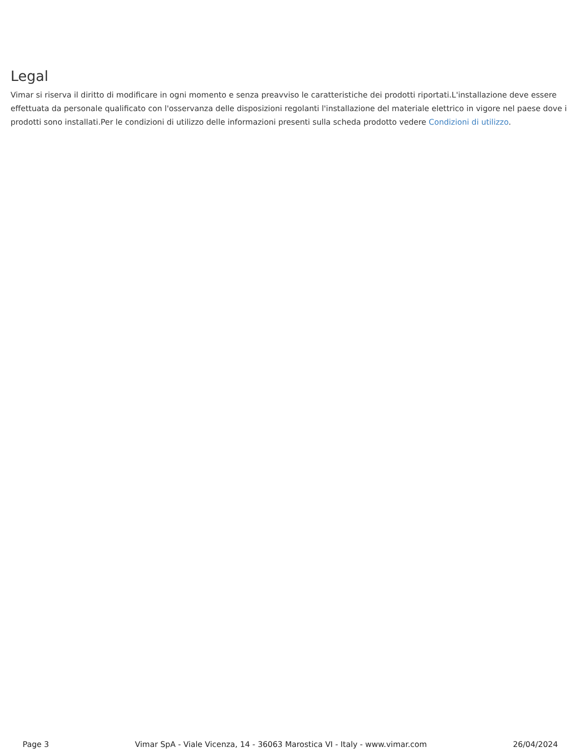Legal
Vimar si riserva il diritto di modificare in ogni momento e senza preavviso le caratteristiche dei prodotti riportati.L'installazione deve essere effettuata da personale qualificato con l'osservanza delle disposizioni regolanti l'installazione del materiale elettrico in vigore nel paese dove i prodotti sono installati.Per le condizioni di utilizzo delle informazioni presenti sulla scheda prodotto vedere Condizioni di utilizzo.
Page 3 Vimar SpA - Viale Vicenza, 14 - 36063 Marostica VI - Italy - www.vimar.com 26/04/2024